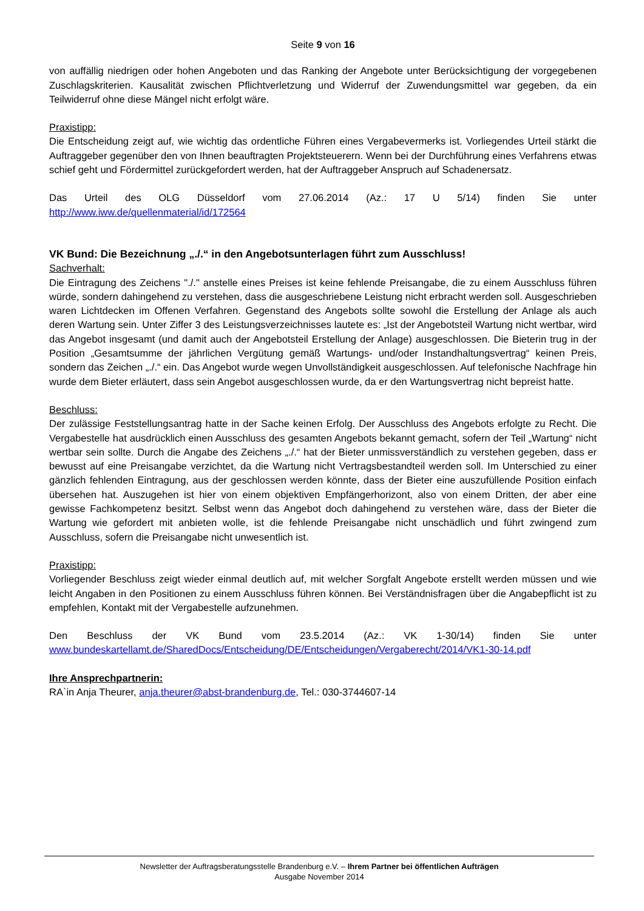Seite 9 von 16
von auffällig niedrigen oder hohen Angeboten und das Ranking der Angebote unter Berücksichtigung der vorgegebenen Zuschlagskriterien. Kausalität zwischen Pflichtverletzung und Widerruf der Zuwendungsmittel war gegeben, da ein Teilwiderruf ohne diese Mängel nicht erfolgt wäre.
Praxistipp:
Die Entscheidung zeigt auf, wie wichtig das ordentliche Führen eines Vergabevermerks ist. Vorliegendes Urteil stärkt die Auftraggeber gegenüber den von Ihnen beauftragten Projektsteuerern. Wenn bei der Durchführung eines Verfahrens etwas schief geht und Fördermittel zurückgefordert werden, hat der Auftraggeber Anspruch auf Schadenersatz.
Das Urteil des OLG Düsseldorf vom 27.06.2014 (Az.: 17 U 5/14) finden Sie unter
http://www.iww.de/quellenmaterial/id/172564
VK Bund: Die Bezeichnung „./.“ in den Angebotsunterlagen führt zum Ausschluss!
Sachverhalt:
Die Eintragung des Zeichens "./." anstelle eines Preises ist keine fehlende Preisangabe, die zu einem Ausschluss führen würde, sondern dahingehend zu verstehen, dass die ausgeschriebene Leistung nicht erbracht werden soll. Ausgeschrieben waren Lichtdecken im Offenen Verfahren. Gegenstand des Angebots sollte sowohl die Erstellung der Anlage als auch deren Wartung sein. Unter Ziffer 3 des Leistungsverzeichnisses lautete es: „Ist der Angebotsteil Wartung nicht wertbar, wird das Angebot insgesamt (und damit auch der Angebotsteil Erstellung der Anlage) ausgeschlossen. Die Bieterin trug in der Position „Gesamtsumme der jährlichen Vergütung gemäß Wartungs- und/oder Instandhaltungsvertrag“ keinen Preis, sondern das Zeichen „./.“ ein. Das Angebot wurde wegen Unvollständigkeit ausgeschlossen. Auf telefonische Nachfrage hin wurde dem Bieter erläutert, dass sein Angebot ausgeschlossen wurde, da er den Wartungsvertrag nicht bepreist hatte.
Beschluss:
Der zulässige Feststellungsantrag hatte in der Sache keinen Erfolg. Der Ausschluss des Angebots erfolgte zu Recht. Die Vergabestelle hat ausdrücklich einen Ausschluss des gesamten Angebots bekannt gemacht, sofern der Teil „Wartung“ nicht wertbar sein sollte. Durch die Angabe des Zeichens „./.“ hat der Bieter unmissverständlich zu verstehen gegeben, dass er bewusst auf eine Preisangabe verzichtet, da die Wartung nicht Vertragsbestandteil werden soll. Im Unterschied zu einer gänzlich fehlenden Eintragung, aus der geschlossen werden könnte, dass der Bieter eine auszufüllende Position einfach übersehen hat. Auszugehen ist hier von einem objektiven Empfängerhorizont, also von einem Dritten, der aber eine gewisse Fachkompetenz besitzt. Selbst wenn das Angebot doch dahingehend zu verstehen wäre, dass der Bieter die Wartung wie gefordert mit anbieten wolle, ist die fehlende Preisangabe nicht unschädlich und führt zwingend zum Ausschluss, sofern die Preisangabe nicht unwesentlich ist.
Praxistipp:
Vorliegender Beschluss zeigt wieder einmal deutlich auf, mit welcher Sorgfalt Angebote erstellt werden müssen und wie leicht Angaben in den Positionen zu einem Ausschluss führen können. Bei Verständnisfragen über die Angabepflicht ist zu empfehlen, Kontakt mit der Vergabestelle aufzunehmen.
Den Beschluss der VK Bund vom 23.5.2014 (Az.: VK 1-30/14) finden Sie unter
www.bundeskartellamt.de/SharedDocs/Entscheidung/DE/Entscheidungen/Vergaberecht/2014/VK1-30-14.pdf
Ihre Ansprechpartnerin:
RA`in Anja Theurer, anja.theurer@abst-brandenburg.de, Tel.: 030-3744607-14
Newsletter der Auftragsberatungsstelle Brandenburg e.V. – Ihrem Partner bei öffentlichen Aufträgen
Ausgabe November 2014